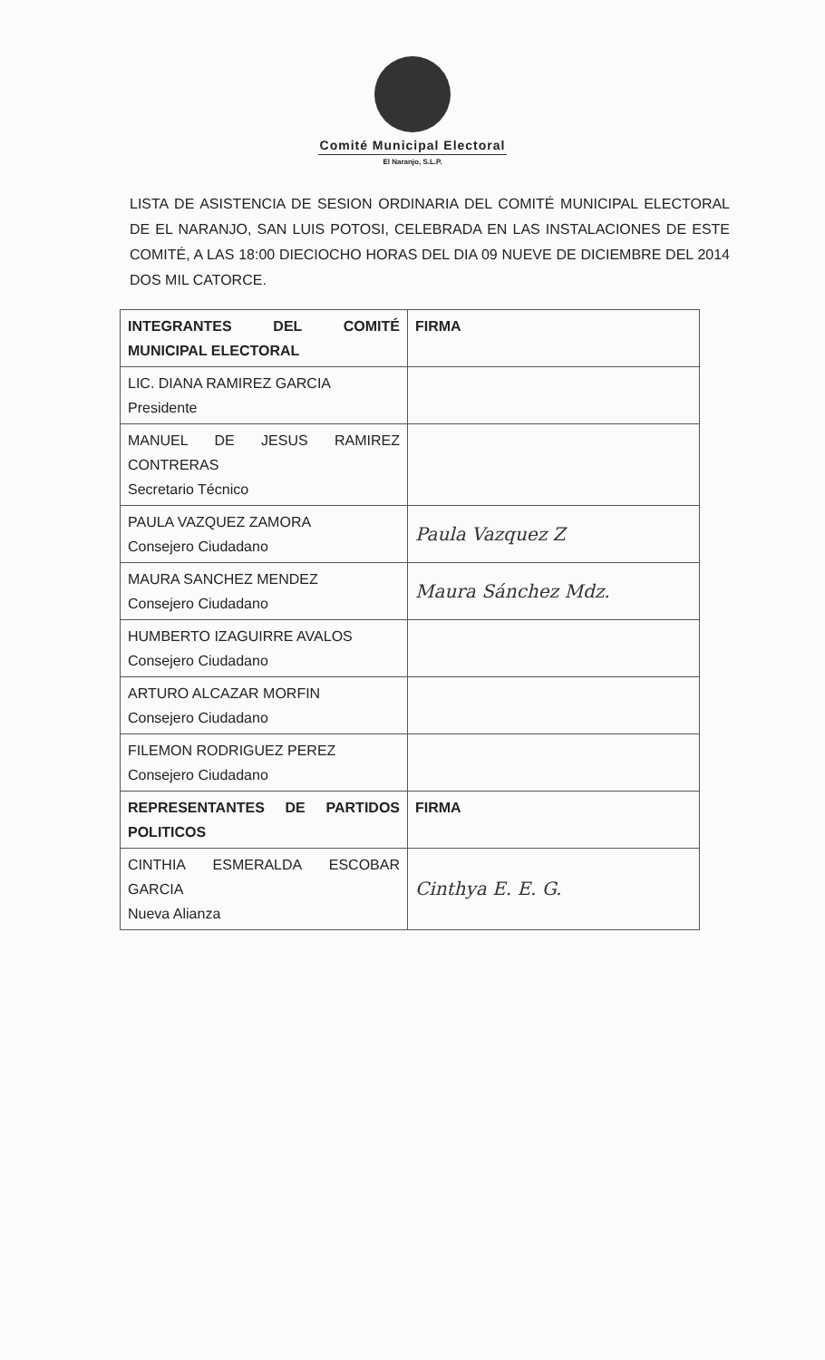Comité Municipal Electoral
El Naranjo, S.L.P.
LISTA DE ASISTENCIA DE SESION ORDINARIA DEL COMITÉ MUNICIPAL ELECTORAL DE EL NARANJO, SAN LUIS POTOSI, CELEBRADA EN LAS INSTALACIONES DE ESTE COMITÉ, A LAS 18:00 DIECIOCHO HORAS DEL DIA 09 NUEVE DE DICIEMBRE DEL 2014 DOS MIL CATORCE.
| INTEGRANTES DEL COMITÉ MUNICIPAL ELECTORAL | FIRMA |
| --- | --- |
| LIC. DIANA RAMIREZ GARCIA Presidente | |
| MANUEL DE JESUS RAMIREZ CONTRERAS Secretario Técnico | |
| PAULA VAZQUEZ ZAMORA Consejero Ciudadano | Paula Vazquez Z |
| MAURA SANCHEZ MENDEZ Consejero Ciudadano | Maura Sánchez Mdz. |
| HUMBERTO IZAGUIRRE AVALOS Consejero Ciudadano | |
| ARTURO ALCAZAR MORFIN Consejero Ciudadano | |
| FILEMON RODRIGUEZ PEREZ Consejero Ciudadano | |
| REPRESENTANTES DE PARTIDOS POLITICOS | FIRMA |
| CINTHIA ESMERALDA ESCOBAR GARCIA Nueva Alianza | Cinthya E. E. G. |